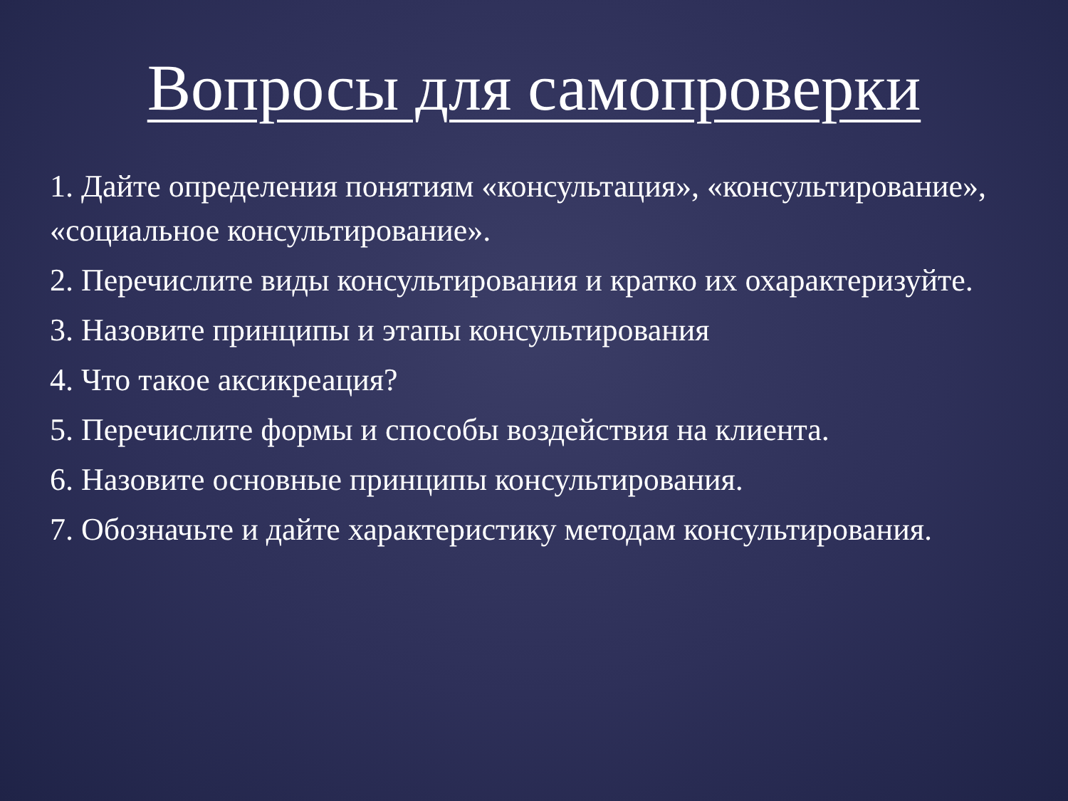Вопросы для самопроверки
1. Дайте определения понятиям «консультация», «консультирование», «социальное консультирование».
2. Перечислите виды консультирования и кратко их охарактеризуйте.
3. Назовите принципы и этапы консультирования
4. Что такое аксикреация?
5. Перечислите формы и способы воздействия на клиента.
6. Назовите основные принципы консультирования.
7. Обозначьте и дайте характеристику методам консультирования.